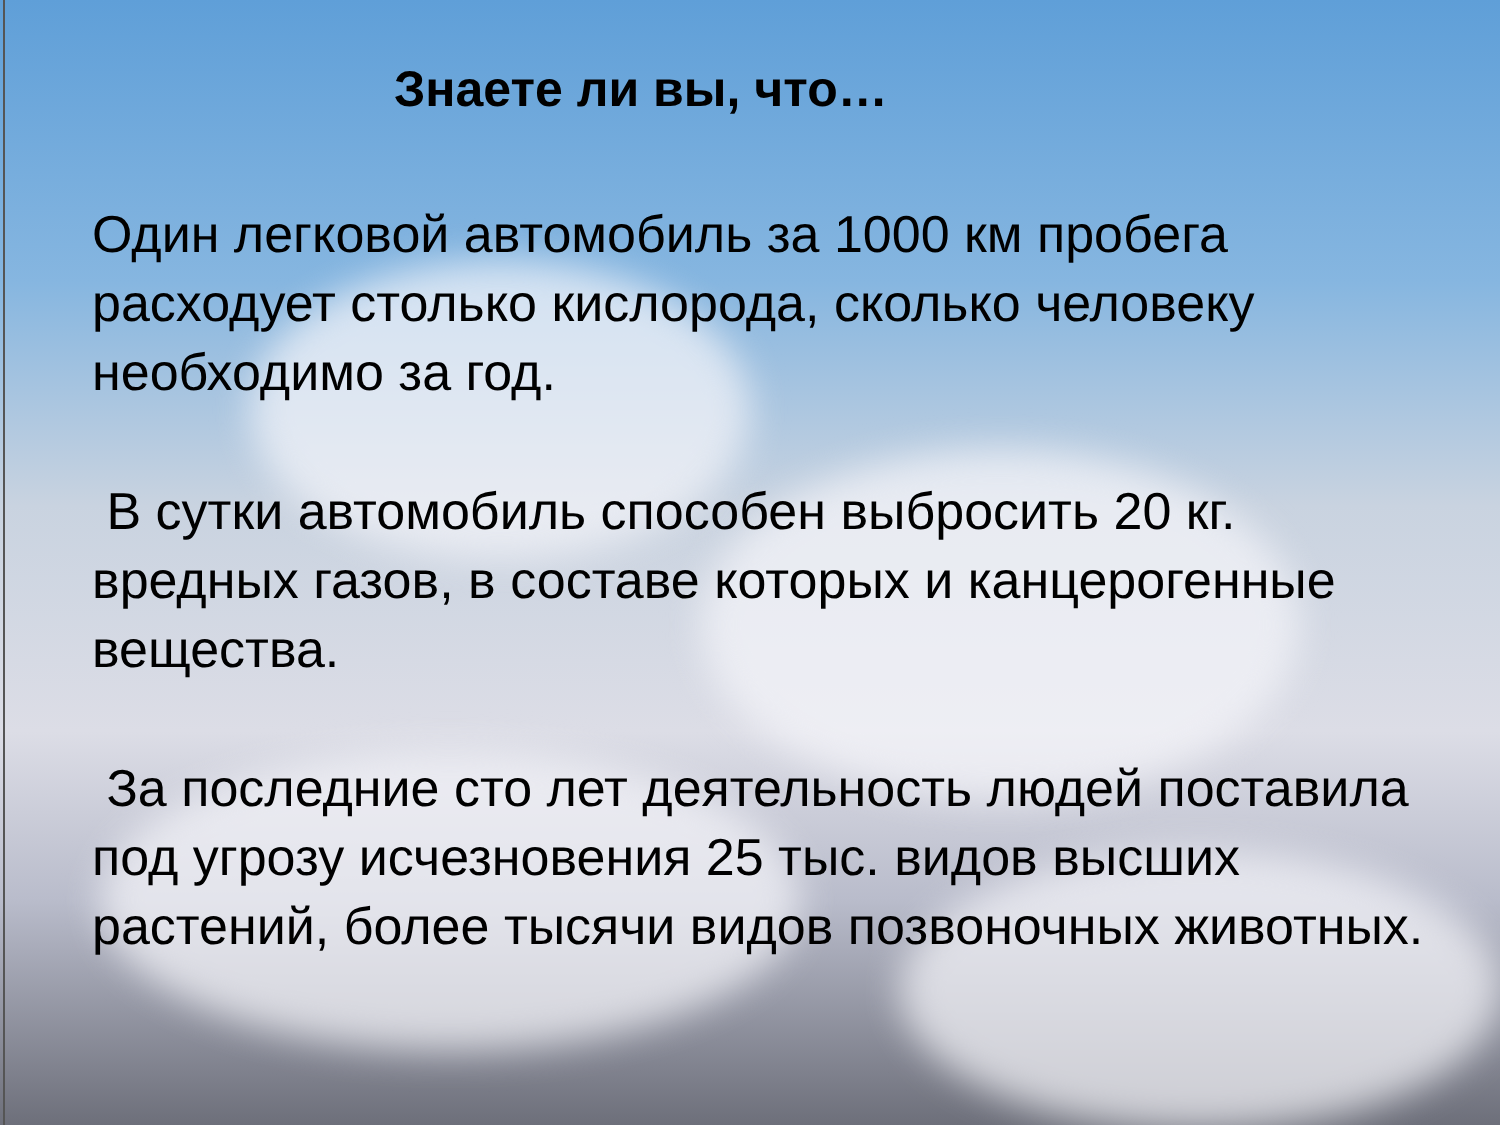Знаете ли вы, что…
Один легковой автомобиль за 1000 км пробега расходует столько кислорода, сколько человеку необходимо за год.
В сутки автомобиль способен выбросить 20 кг. вредных газов, в составе которых и канцерогенные вещества.
За последние сто лет деятельность людей поставила под угрозу исчезновения 25 тыс. видов высших растений, более тысячи видов позвоночных животных.